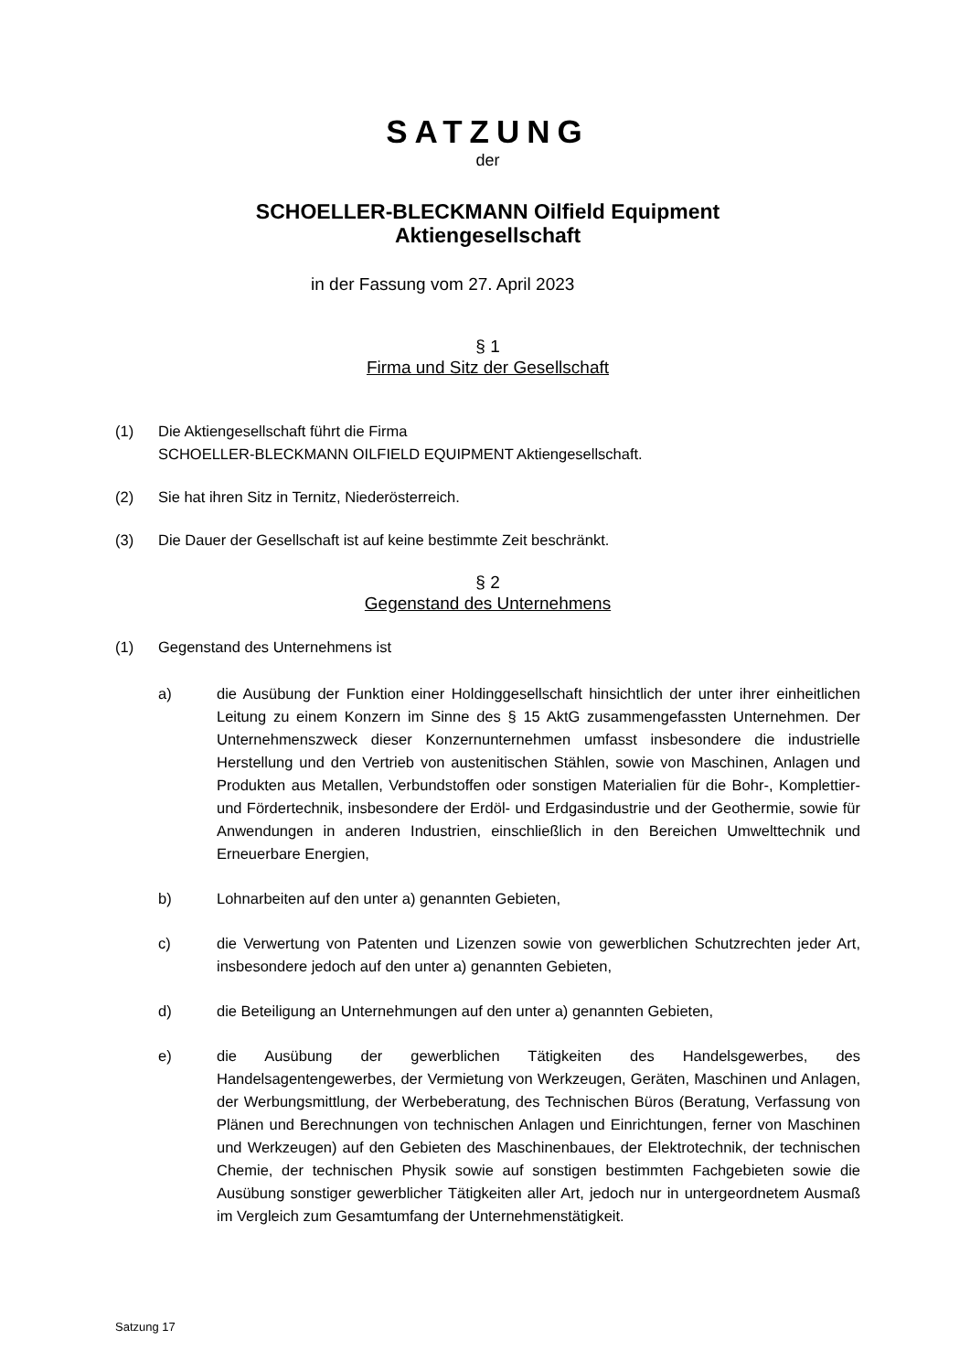SATZUNG
der
SCHOELLER-BLECKMANN Oilfield Equipment
Aktiengesellschaft
in der Fassung vom 27. April 2023
§ 1
Firma und Sitz der Gesellschaft
(1) Die Aktiengesellschaft führt die Firma
SCHOELLER-BLECKMANN OILFIELD EQUIPMENT Aktiengesellschaft.
(2) Sie hat ihren Sitz in Ternitz, Niederösterreich.
(3) Die Dauer der Gesellschaft ist auf keine bestimmte Zeit beschränkt.
§ 2
Gegenstand des Unternehmens
(1) Gegenstand des Unternehmens ist
a) die Ausübung der Funktion einer Holdinggesellschaft hinsichtlich der unter ihrer einheitlichen Leitung zu einem Konzern im Sinne des § 15 AktG zusammengefassten Unternehmen. Der Unternehmenszweck dieser Konzernunternehmen umfasst insbesondere die industrielle Herstellung und den Vertrieb von austenitischen Stählen, sowie von Maschinen, Anlagen und Produkten aus Metallen, Verbundstoffen oder sonstigen Materialien für die Bohr-, Komplettier- und Fördertechnik, insbesondere der Erdöl- und Erdgasindustrie und der Geothermie, sowie für Anwendungen in anderen Industrien, einschließlich in den Bereichen Umwelttechnik und Erneuerbare Energien,
b) Lohnarbeiten auf den unter a) genannten Gebieten,
c) die Verwertung von Patenten und Lizenzen sowie von gewerblichen Schutzrechten jeder Art, insbesondere jedoch auf den unter a) genannten Gebieten,
d) die Beteiligung an Unternehmungen auf den unter a) genannten Gebieten,
e) die Ausübung der gewerblichen Tätigkeiten des Handelsgewerbes, des Handelsagentengewerbes, der Vermietung von Werkzeugen, Geräten, Maschinen und Anlagen, der Werbungsmittlung, der Werbeberatung, des Technischen Büros (Beratung, Verfassung von Plänen und Berechnungen von technischen Anlagen und Einrichtungen, ferner von Maschinen und Werkzeugen) auf den Gebieten des Maschinenbaues, der Elektrotechnik, der technischen Chemie, der technischen Physik sowie auf sonstigen bestimmten Fachgebieten sowie die Ausübung sonstiger gewerblicher Tätigkeiten aller Art, jedoch nur in untergeordnetem Ausmaß im Vergleich zum Gesamtumfang der Unternehmenstätigkeit.
Satzung 17